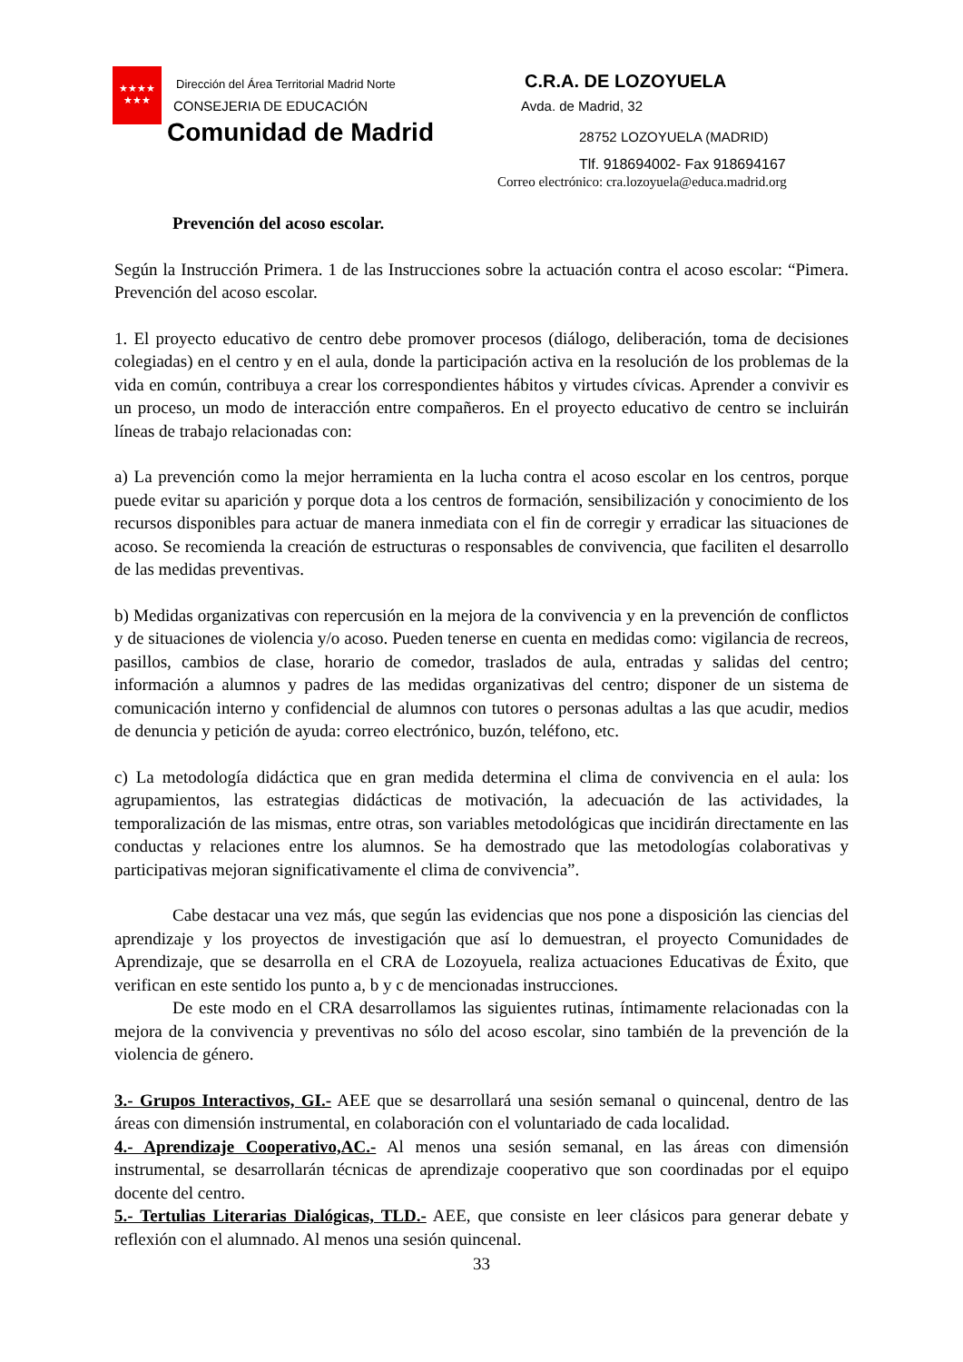★★★★
★★★
Dirección del Área Territorial Madrid Norte
CONSEJERIA DE EDUCACIÓN
Comunidad de Madrid
C.R.A. DE LOZOYUELA
Avda. de Madrid, 32
28752 LOZOYUELA (MADRID)
Tlf. 918694002- Fax 918694167
Correo electrónico: cra.lozoyuela@educa.madrid.org
Prevención del acoso escolar.
Según la Instrucción Primera. 1 de las Instrucciones sobre la actuación contra el acoso escolar: “Pimera. Prevención del acoso escolar.
1. El proyecto educativo de centro debe promover procesos (diálogo, deliberación, toma de decisiones colegiadas) en el centro y en el aula, donde la participación activa en la resolución de los problemas de la vida en común, contribuya a crear los correspondientes hábitos y virtudes cívicas. Aprender a convivir es un proceso, un modo de interacción entre compañeros. En el proyecto educativo de centro se incluirán líneas de trabajo relacionadas con:
a) La prevención como la mejor herramienta en la lucha contra el acoso escolar en los centros, porque puede evitar su aparición y porque dota a los centros de formación, sensibilización y conocimiento de los recursos disponibles para actuar de manera inmediata con el fin de corregir y erradicar las situaciones de acoso. Se recomienda la creación de estructuras o responsables de convivencia, que faciliten el desarrollo de las medidas preventivas.
b) Medidas organizativas con repercusión en la mejora de la convivencia y en la prevención de conflictos y de situaciones de violencia y/o acoso. Pueden tenerse en cuenta en medidas como: vigilancia de recreos, pasillos, cambios de clase, horario de comedor, traslados de aula, entradas y salidas del centro; información a alumnos y padres de las medidas organizativas del centro; disponer de un sistema de comunicación interno y confidencial de alumnos con tutores o personas adultas a las que acudir, medios de denuncia y petición de ayuda: correo electrónico, buzón, teléfono, etc.
c) La metodología didáctica que en gran medida determina el clima de convivencia en el aula: los agrupamientos, las estrategias didácticas de motivación, la adecuación de las actividades, la temporalización de las mismas, entre otras, son variables metodológicas que incidirán directamente en las conductas y relaciones entre los alumnos. Se ha demostrado que las metodologías colaborativas y participativas mejoran significativamente el clima de convivencia”.
Cabe destacar una vez más, que según las evidencias que nos pone a disposición las ciencias del aprendizaje y los proyectos de investigación que así lo demuestran, el proyecto Comunidades de Aprendizaje, que se desarrolla en el CRA de Lozoyuela, realiza actuaciones Educativas de Éxito, que verifican en este sentido los punto a, b y c de mencionadas instrucciones.
De este modo en el CRA desarrollamos las siguientes rutinas, íntimamente relacionadas con la mejora de la convivencia y preventivas no sólo del acoso escolar, sino también de la prevención de la violencia de género.
3.- Grupos Interactivos, GI.- AEE que se desarrollará una sesión semanal o quincenal, dentro de las áreas con dimensión instrumental, en colaboración con el voluntariado de cada localidad.
4.- Aprendizaje Cooperativo,AC.- Al menos una sesión semanal, en las áreas con dimensión instrumental, se desarrollarán técnicas de aprendizaje cooperativo que son coordinadas por el equipo docente del centro.
5.- Tertulias Literarias Dialógicas, TLD.- AEE, que consiste en leer clásicos para generar debate y reflexión con el alumnado. Al menos una sesión quincenal.
33